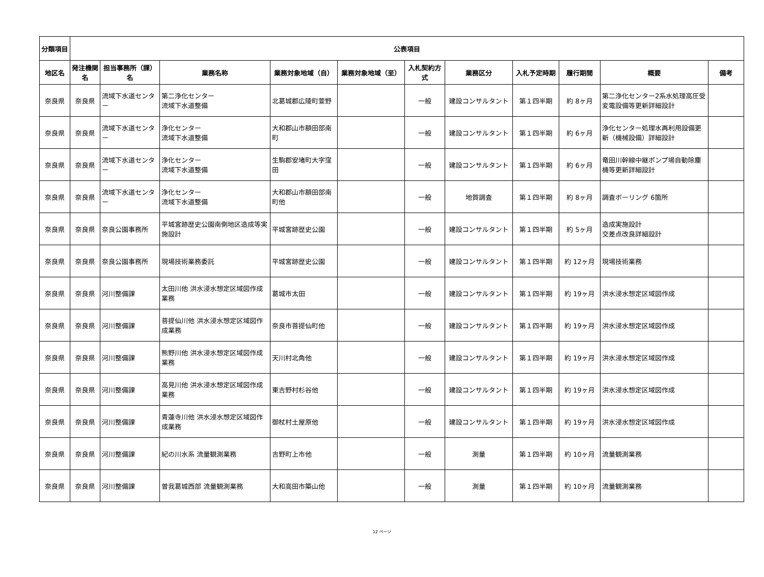| 分類項目 | 公表項目 | | | | | | | | | | |
| --- | --- | --- | --- | --- | --- | --- | --- | --- | --- | --- | --- |
| 地区名 | 発注機関名 | 担当事務所（課）名 | 業務名称 | 業務対象地域（自） | 業務対象地域（至） | 入札契約方式 | 業務区分 | 入札予定時期 | 履行期間 | 概要 | 備考 |
| 奈良県 | 奈良県 | 流域下水道センター | 第二浄化センター 流域下水道整備 | 北葛城郡広陵町萱野 | | 一般 | 建設コンサルタント | 第１四半期 | 約 8ヶ月 | 第二浄化センター2系水処理高圧受変電設備等更新詳細設計 | |
| 奈良県 | 奈良県 | 流域下水道センター | 浄化センター 流域下水道整備 | 大和郡山市額田部南町 | | 一般 | 建設コンサルタント | 第１四半期 | 約 6ヶ月 | 浄化センター処理水再利用設備更新（機械設備）詳細設計 | |
| 奈良県 | 奈良県 | 流域下水道センター | 浄化センター 流域下水道整備 | 生駒郡安堵町大字窪田 | | 一般 | 建設コンサルタント | 第１四半期 | 約 6ヶ月 | 竜田川幹線中継ポンプ場自動除塵機等更新詳細設計 | |
| 奈良県 | 奈良県 | 流域下水道センター | 浄化センター 流域下水道整備 | 大和郡山市額田部南町他 | | 一般 | 地質調査 | 第１四半期 | 約 8ヶ月 | 調査ボーリング 6箇所 | |
| 奈良県 | 奈良県 | 奈良公園事務所 | 平城宮跡歴史公園南側地区造成等実施設計 | 平城宮跡歴史公園 | | 一般 | 建設コンサルタント | 第１四半期 | 約 5ヶ月 | 造成実施設計 交差点改良詳細設計 | |
| 奈良県 | 奈良県 | 奈良公園事務所 | 現場技術業務委託 | 平城宮跡歴史公園 | | 一般 | 建設コンサルタント | 第１四半期 | 約 12ヶ月 | 現場技術業務 | |
| 奈良県 | 奈良県 | 河川整備課 | 太田川他 洪水浸水想定区域図作成業務 | 葛城市太田 | | 一般 | 建設コンサルタント | 第１四半期 | 約 19ヶ月 | 洪水浸水想定区域図作成 | |
| 奈良県 | 奈良県 | 河川整備課 | 菩提仙川他 洪水浸水想定区域図作成業務 | 奈良市菩提仙町他 | | 一般 | 建設コンサルタント | 第１四半期 | 約 19ヶ月 | 洪水浸水想定区域図作成 | |
| 奈良県 | 奈良県 | 河川整備課 | 熊野川他 洪水浸水想定区域図作成業務 | 天川村北角他 | | 一般 | 建設コンサルタント | 第１四半期 | 約 19ヶ月 | 洪水浸水想定区域図作成 | |
| 奈良県 | 奈良県 | 河川整備課 | 高見川他 洪水浸水想定区域図作成業務 | 東吉野村杉谷他 | | 一般 | 建設コンサルタント | 第１四半期 | 約 19ヶ月 | 洪水浸水想定区域図作成 | |
| 奈良県 | 奈良県 | 河川整備課 | 青蓮寺川他 洪水浸水想定区域図作成業務 | 御杖村土屋原他 | | 一般 | 建設コンサルタント | 第１四半期 | 約 19ヶ月 | 洪水浸水想定区域図作成 | |
| 奈良県 | 奈良県 | 河川整備課 | 紀の川水系 流量観測業務 | 吉野町上市他 | | 一般 | 測量 | 第１四半期 | 約 10ヶ月 | 流量観測業務 | |
| 奈良県 | 奈良県 | 河川整備課 | 曽我葛城西部 流量観測業務 | 大和高田市築山他 | | 一般 | 測量 | 第１四半期 | 約 10ヶ月 | 流量観測業務 | |
12 ページ